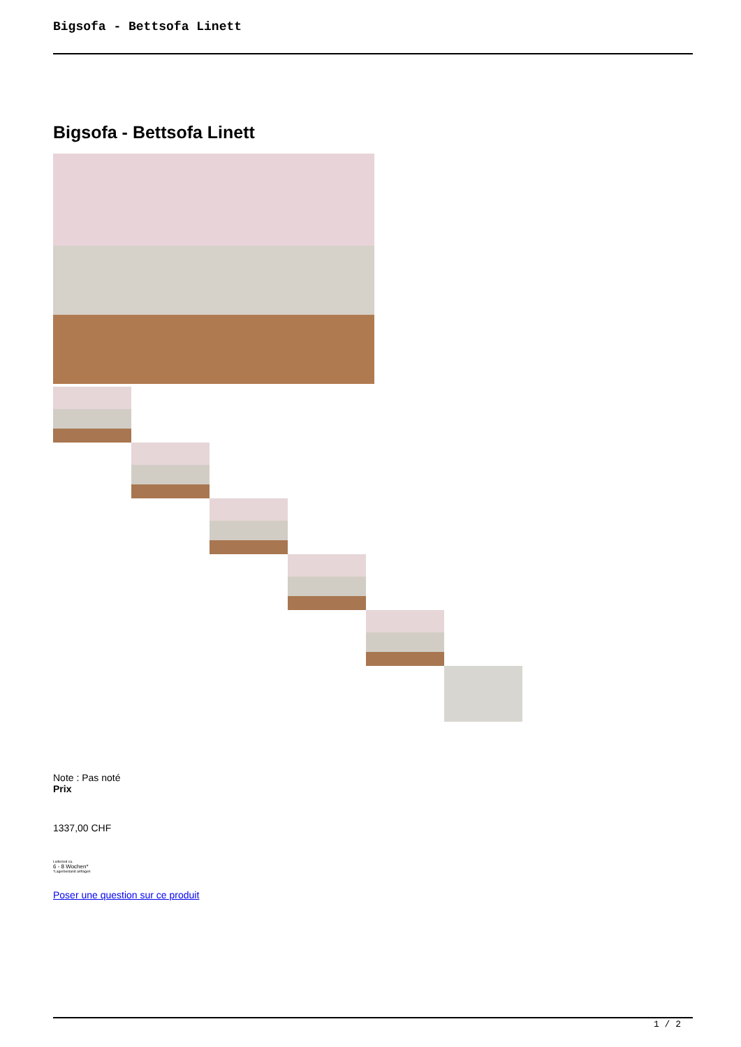Bigsofa - Bettsofa Linett
Bigsofa - Bettsofa Linett
Note : Pas noté
Prix
1337,00 CHF
Lieferzeit ca.
6 - 8 Wochen*
*Lagerbestand anfragen
Poser une question sur ce produit
1 / 2